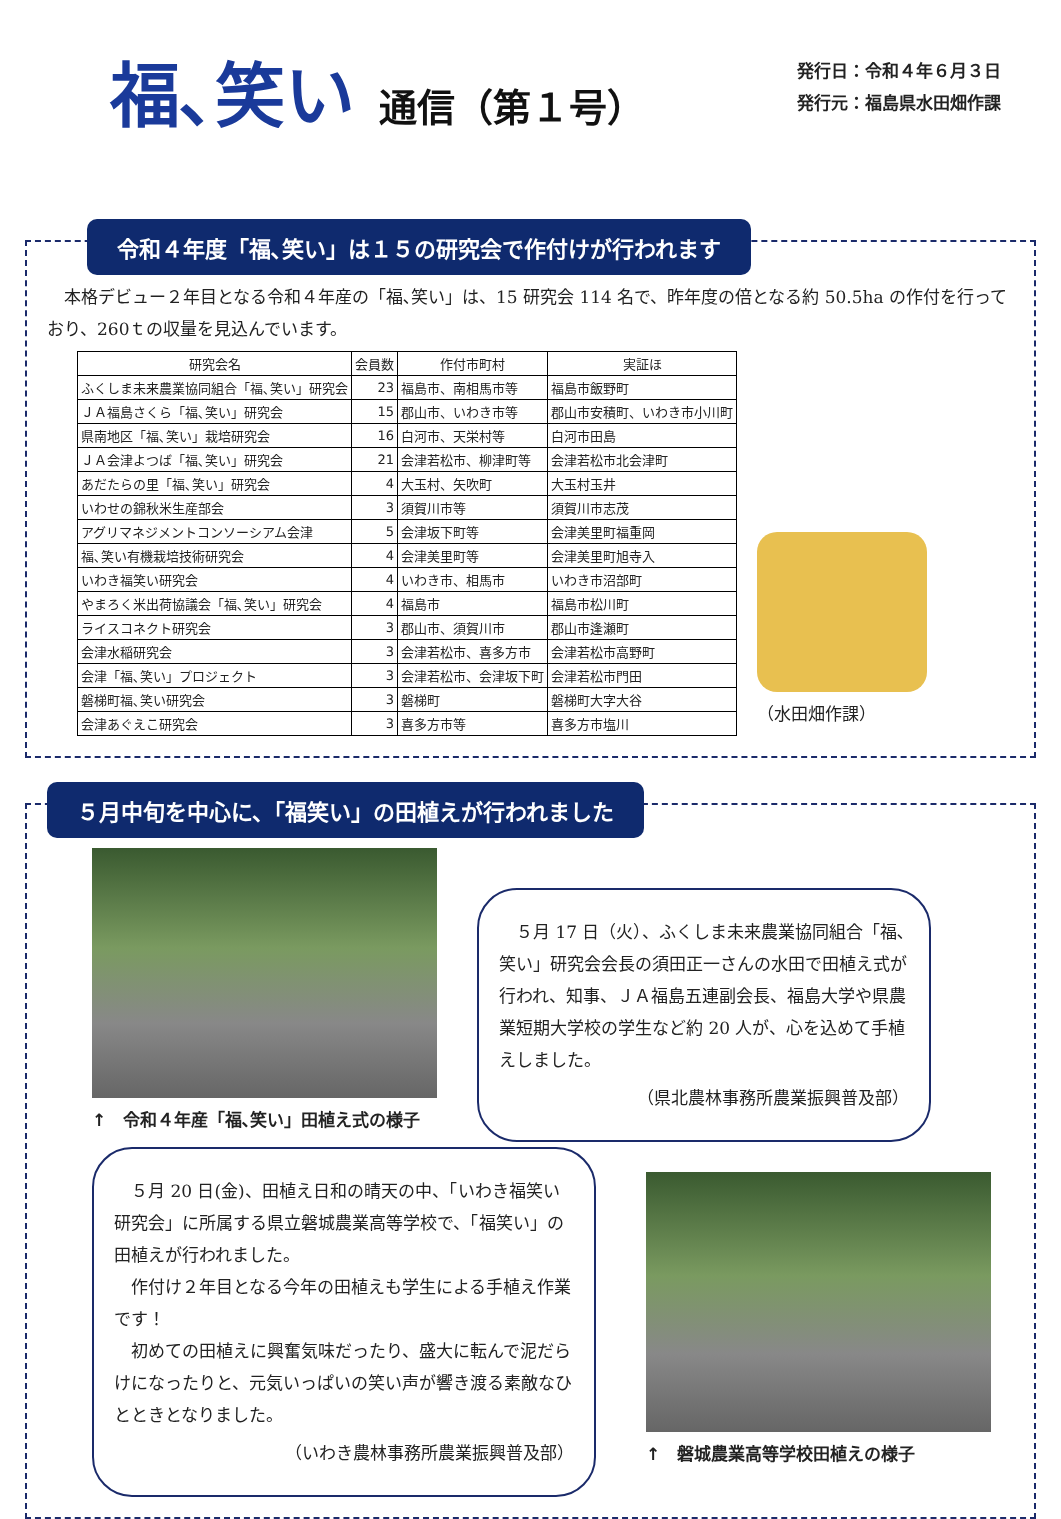福､笑い 通信（第１号）
発行日：令和４年６月３日
発行元：福島県水田畑作課
令和４年度「福､笑い」は１５の研究会で作付けが行われます
　本格デビュー２年目となる令和４年産の「福､笑い」は、15 研究会 114 名で、昨年度の倍となる約 50.5ha の作付を行っており、260ｔの収量を見込んでいます。
| 研究会名 | 会員数 | 作付市町村 | 実証ほ |
| --- | --- | --- | --- |
| ふくしま未来農業協同組合「福､笑い」研究会 | 23 | 福島市、南相馬市等 | 福島市飯野町 |
| ＪＡ福島さくら「福､笑い」研究会 | 15 | 郡山市、いわき市等 | 郡山市安積町、いわき市小川町 |
| 県南地区「福､笑い」栽培研究会 | 16 | 白河市、天栄村等 | 白河市田島 |
| ＪＡ会津よつば「福､笑い」研究会 | 21 | 会津若松市、柳津町等 | 会津若松市北会津町 |
| あだたらの里「福､笑い」研究会 | 4 | 大玉村、矢吹町 | 大玉村玉井 |
| いわせの錦秋米生産部会 | 3 | 須賀川市等 | 須賀川市志茂 |
| アグリマネジメントコンソーシアム会津 | 5 | 会津坂下町等 | 会津美里町福重岡 |
| 福､笑い有機栽培技術研究会 | 4 | 会津美里町等 | 会津美里町旭寺入 |
| いわき福笑い研究会 | 4 | いわき市、相馬市 | いわき市沼部町 |
| やまろく米出荷協議会「福､笑い」研究会 | 4 | 福島市 | 福島市松川町 |
| ライスコネクト研究会 | 3 | 郡山市、須賀川市 | 郡山市逢瀬町 |
| 会津水稲研究会 | 3 | 会津若松市、喜多方市 | 会津若松市高野町 |
| 会津「福､笑い」プロジェクト | 3 | 会津若松市、会津坂下町 | 会津若松市門田 |
| 磐梯町福､笑い研究会 | 3 | 磐梯町 | 磐梯町大字大谷 |
| 会津あぐえこ研究会 | 3 | 喜多方市等 | 喜多方市塩川 |
（水田畑作課）
５月中旬を中心に、「福笑い」の田植えが行われました
↑　令和４年産「福､笑い」田植え式の様子
　５月 17 日（火）、ふくしま未来農業協同組合「福､笑い」研究会会長の須田正一さんの水田で田植え式が行われ、知事、ＪＡ福島五連副会長、福島大学や県農業短期大学校の学生など約 20 人が、心を込めて手植えしました。
（県北農林事務所農業振興普及部）
　５月 20 日(金)、田植え日和の晴天の中、「いわき福笑い研究会」に所属する県立磐城農業高等学校で、「福笑い」の田植えが行われました。
　作付け２年目となる今年の田植えも学生による手植え作業です！
　初めての田植えに興奮気味だったり、盛大に転んで泥だらけになったりと、元気いっぱいの笑い声が響き渡る素敵なひとときとなりました。
（いわき農林事務所農業振興普及部）
↑　磐城農業高等学校田植えの様子